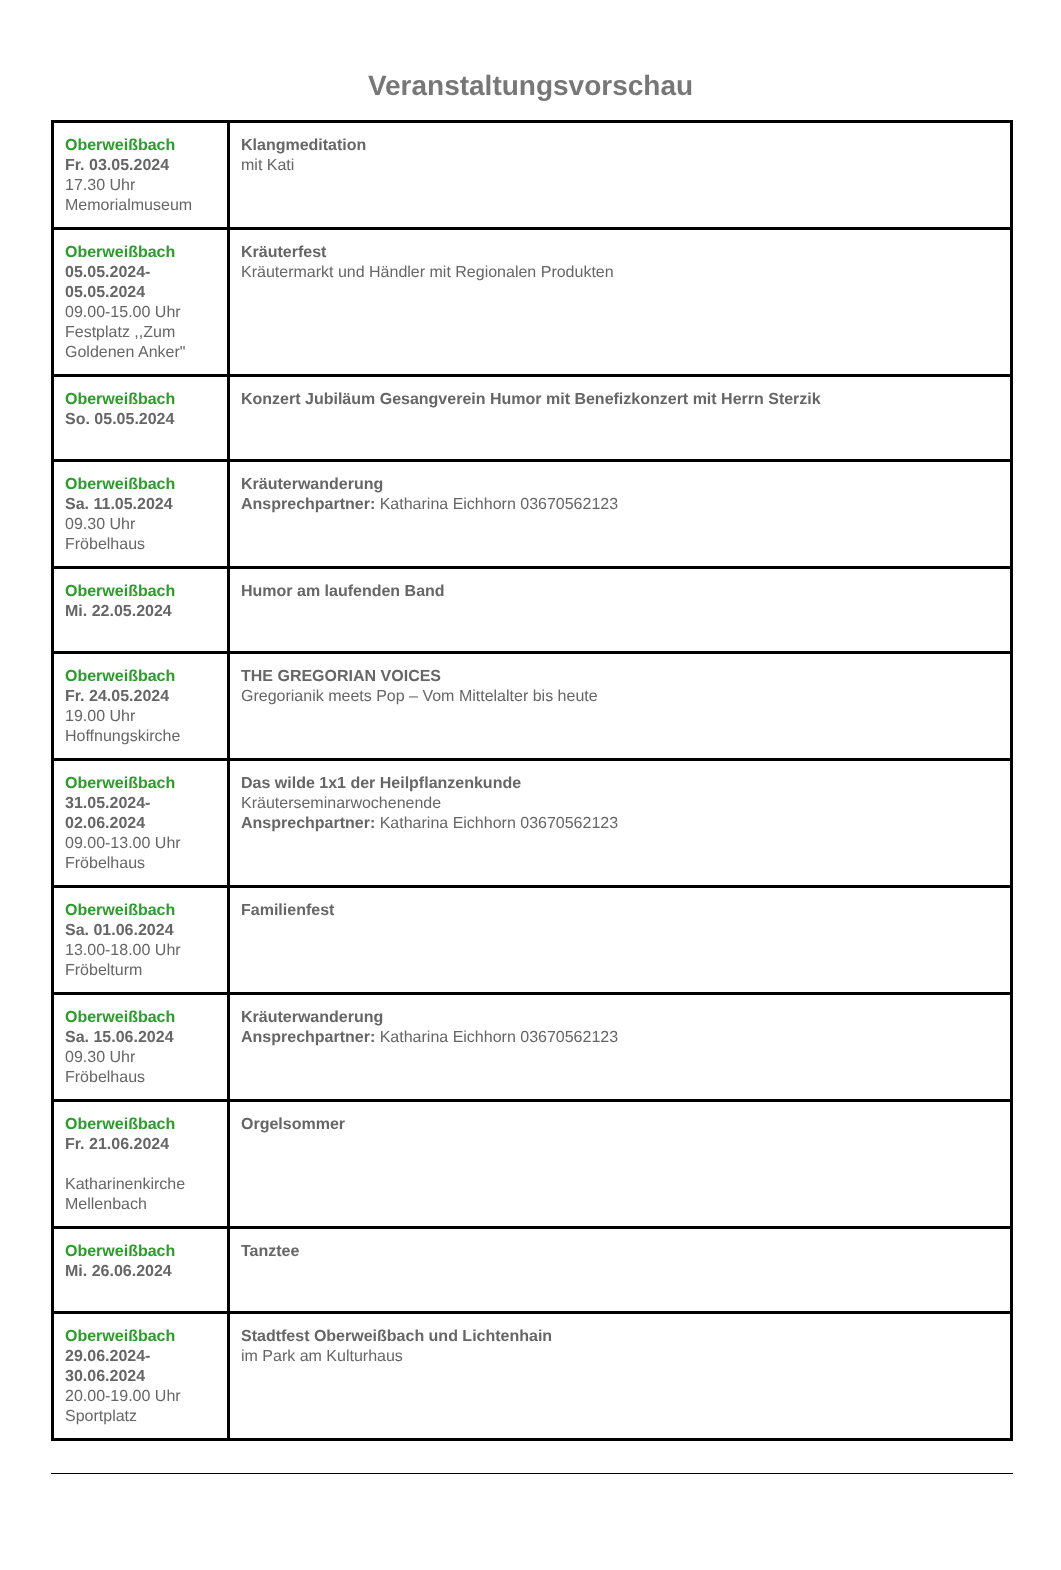Veranstaltungsvorschau
| Oberweißbach Fr. 03.05.2024 17.30 Uhr Memorialmuseum | Klangmeditation mit Kati |
| Oberweißbach 05.05.2024- 05.05.2024 09.00-15.00 Uhr Festplatz ,,Zum Goldenen Anker" | Kräuterfest Kräutermarkt und Händler mit Regionalen Produkten |
| Oberweißbach So. 05.05.2024 | Konzert Jubiläum Gesangverein Humor mit Benefizkonzert mit Herrn Sterzik |
| Oberweißbach Sa. 11.05.2024 09.30 Uhr Fröbelhaus | Kräuterwanderung Ansprechpartner: Katharina Eichhorn 03670562123 |
| Oberweißbach Mi. 22.05.2024 | Humor am laufenden Band |
| Oberweißbach Fr. 24.05.2024 19.00 Uhr Hoffnungskirche | THE GREGORIAN VOICES Gregorianik meets Pop – Vom Mittelalter bis heute |
| Oberweißbach 31.05.2024- 02.06.2024 09.00-13.00 Uhr Fröbelhaus | Das wilde 1x1 der Heilpflanzenkunde Kräuterseminarwochenende Ansprechpartner: Katharina Eichhorn 03670562123 |
| Oberweißbach Sa. 01.06.2024 13.00-18.00 Uhr Fröbelturm | Familienfest |
| Oberweißbach Sa. 15.06.2024 09.30 Uhr Fröbelhaus | Kräuterwanderung Ansprechpartner: Katharina Eichhorn 03670562123 |
| Oberweißbach Fr. 21.06.2024 Katharinenkirche Mellenbach | Orgelsommer |
| Oberweißbach Mi. 26.06.2024 | Tanztee |
| Oberweißbach 29.06.2024- 30.06.2024 20.00-19.00 Uhr Sportplatz | Stadtfest Oberweißbach und Lichtenhain im Park am Kulturhaus |